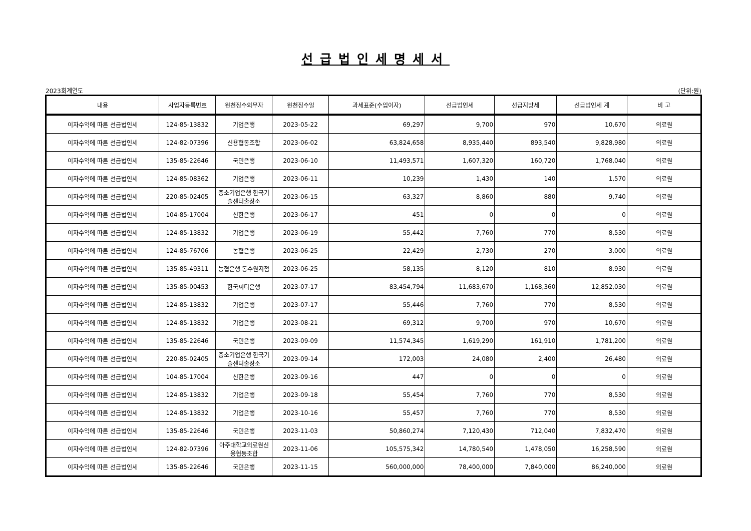선급법인세명세서
2023회계연도 (단위:원)
| 내용 | 사업자등록번호 | 원천징수의무자 | 원천징수일 | 과세표준(수입이자) | 선급법인세 | 선급지방세 | 선급법인세 계 | 비 고 |
| --- | --- | --- | --- | --- | --- | --- | --- | --- |
| 이자수익에 따른 선급법인세 | 124-85-13832 | 기업은행 | 2023-05-22 | 69,297 | 9,700 | 970 | 10,670 | 의료원 |
| 이자수익에 따른 선급법인세 | 124-82-07396 | 신용협동조합 | 2023-06-02 | 63,824,658 | 8,935,440 | 893,540 | 9,828,980 | 의료원 |
| 이자수익에 따른 선급법인세 | 135-85-22646 | 국민은행 | 2023-06-10 | 11,493,571 | 1,607,320 | 160,720 | 1,768,040 | 의료원 |
| 이자수익에 따른 선급법인세 | 124-85-08362 | 기업은행 | 2023-06-11 | 10,239 | 1,430 | 140 | 1,570 | 의료원 |
| 이자수익에 따른 선급법인세 | 220-85-02405 | 중소기업은행 한국기술센터출장소 | 2023-06-15 | 63,327 | 8,860 | 880 | 9,740 | 의료원 |
| 이자수익에 따른 선급법인세 | 104-85-17004 | 신한은행 | 2023-06-17 | 451 | 0 | 0 | 0 | 의료원 |
| 이자수익에 따른 선급법인세 | 124-85-13832 | 기업은행 | 2023-06-19 | 55,442 | 7,760 | 770 | 8,530 | 의료원 |
| 이자수익에 따른 선급법인세 | 124-85-76706 | 농협은행 | 2023-06-25 | 22,429 | 2,730 | 270 | 3,000 | 의료원 |
| 이자수익에 따른 선급법인세 | 135-85-49311 | 농협은행 동수원지점 | 2023-06-25 | 58,135 | 8,120 | 810 | 8,930 | 의료원 |
| 이자수익에 따른 선급법인세 | 135-85-00453 | 한국씨티은행 | 2023-07-17 | 83,454,794 | 11,683,670 | 1,168,360 | 12,852,030 | 의료원 |
| 이자수익에 따른 선급법인세 | 124-85-13832 | 기업은행 | 2023-07-17 | 55,446 | 7,760 | 770 | 8,530 | 의료원 |
| 이자수익에 따른 선급법인세 | 124-85-13832 | 기업은행 | 2023-08-21 | 69,312 | 9,700 | 970 | 10,670 | 의료원 |
| 이자수익에 따른 선급법인세 | 135-85-22646 | 국민은행 | 2023-09-09 | 11,574,345 | 1,619,290 | 161,910 | 1,781,200 | 의료원 |
| 이자수익에 따른 선급법인세 | 220-85-02405 | 중소기업은행 한국기술센터출장소 | 2023-09-14 | 172,003 | 24,080 | 2,400 | 26,480 | 의료원 |
| 이자수익에 따른 선급법인세 | 104-85-17004 | 신한은행 | 2023-09-16 | 447 | 0 | 0 | 0 | 의료원 |
| 이자수익에 따른 선급법인세 | 124-85-13832 | 기업은행 | 2023-09-18 | 55,454 | 7,760 | 770 | 8,530 | 의료원 |
| 이자수익에 따른 선급법인세 | 124-85-13832 | 기업은행 | 2023-10-16 | 55,457 | 7,760 | 770 | 8,530 | 의료원 |
| 이자수익에 따른 선급법인세 | 135-85-22646 | 국민은행 | 2023-11-03 | 50,860,274 | 7,120,430 | 712,040 | 7,832,470 | 의료원 |
| 이자수익에 따른 선급법인세 | 124-82-07396 | 아주대학교의료원신용협동조합 | 2023-11-06 | 105,575,342 | 14,780,540 | 1,478,050 | 16,258,590 | 의료원 |
| 이자수익에 따른 선급법인세 | 135-85-22646 | 국민은행 | 2023-11-15 | 560,000,000 | 78,400,000 | 7,840,000 | 86,240,000 | 의료원 |